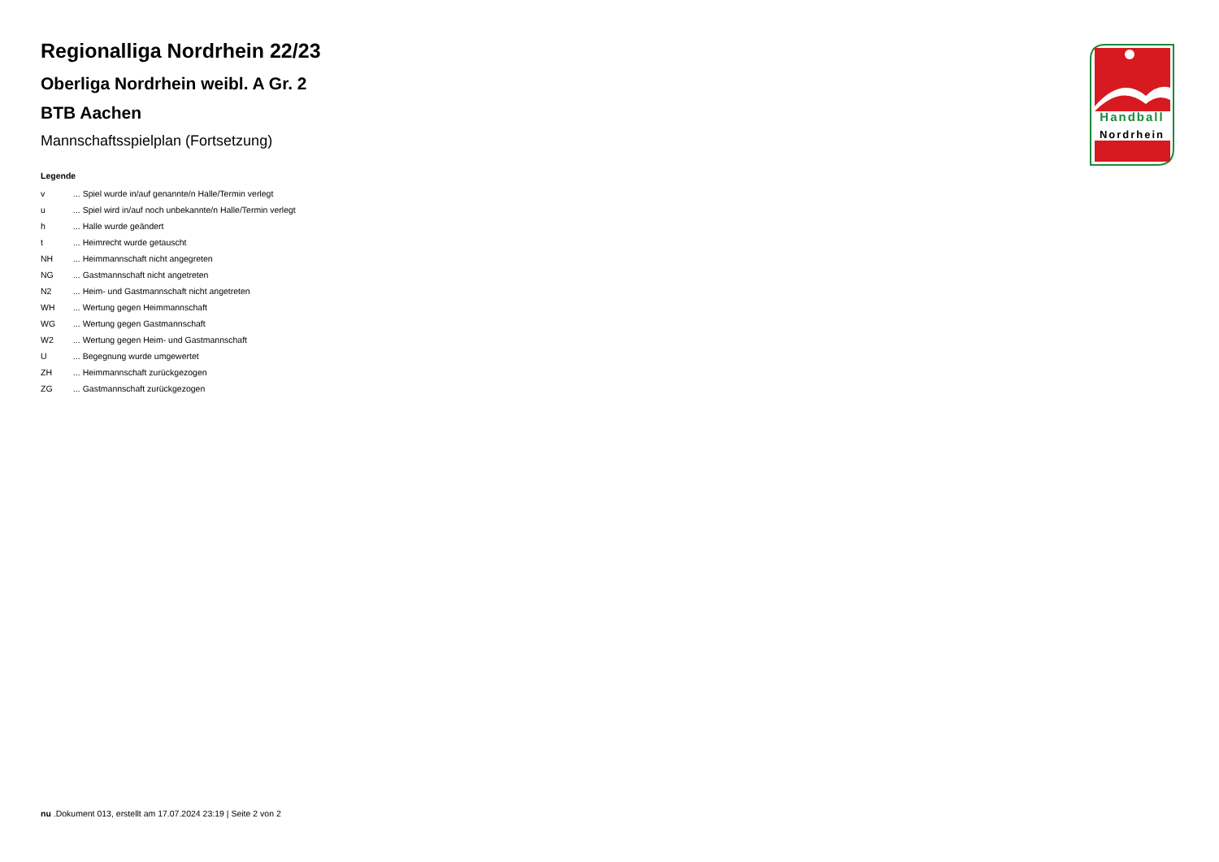Handball
Nordrhein
Regionalliga Nordrhein 22/23
Oberliga Nordrhein weibl. A Gr. 2
BTB Aachen
Mannschaftsspielplan (Fortsetzung)
Legende
| v | ... Spiel wurde in/auf genannte/n Halle/Termin verlegt |
| u | ... Spiel wird in/auf noch unbekannte/n Halle/Termin verlegt |
| h | ... Halle wurde geändert |
| t | ... Heimrecht wurde getauscht |
| NH | ... Heimmannschaft nicht angegreten |
| NG | ... Gastmannschaft nicht angetreten |
| N2 | ... Heim- und Gastmannschaft nicht angetreten |
| WH | ... Wertung gegen Heimmannschaft |
| WG | ... Wertung gegen Gastmannschaft |
| W2 | ... Wertung gegen Heim- und Gastmannschaft |
| U | ... Begegnung wurde umgewertet |
| ZH | ... Heimmannschaft zurückgezogen |
| ZG | ... Gastmannschaft zurückgezogen |
nu .Dokument 013, erstellt am 17.07.2024 23:19 | Seite 2 von 2